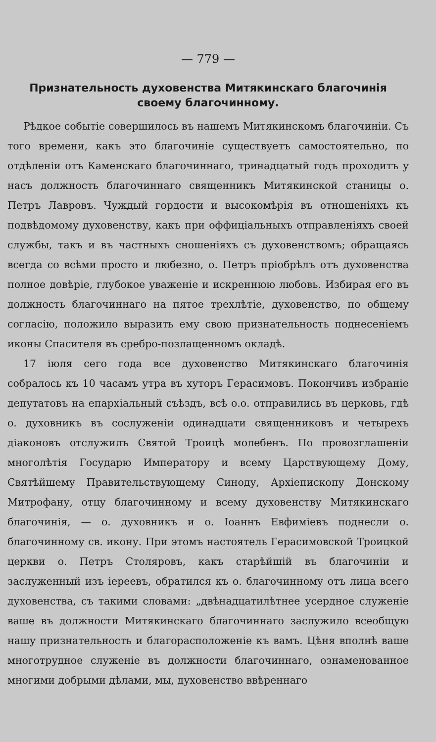— 779 —
Признательность духовенства Митякинскаго благочинія своему благочинному.
Рѣдкое событіе совершилось въ нашемъ Митякинскомъ благочиніи. Съ того времени, какъ это благочиніе существуетъ самостоятельно, по отдѣленіи отъ Каменскаго благочиннаго, тринадцатый годъ проходитъ у насъ должность благочиннаго священникъ Митякинской станицы о. Петръ Лавровъ. Чуждый гордости и высокомѣрія въ отношеніяхъ къ подвѣдомому духовенству, какъ при оффиціальныхъ отправленіяхъ своей службы, такъ и въ частныхъ сношеніяхъ съ духовенствомъ; обращаясь всегда со всѣми просто и любезно, о. Петръ пріобрѣлъ отъ духовенства полное довѣріе, глубокое уваженіе и искреннюю любовь. Избирая его въ должность благочиннаго на пятое трехлѣтіе, духовенство, по общему согласію, положило выразить ему свою признательность поднесеніемъ иконы Спасителя въ сребро-позлащенномъ окладѣ.
17 іюля сего года все духовенство Митякинскаго благочинія собралось къ 10 часамъ утра въ хуторъ Герасимовъ. Покончивъ избраніе депутатовъ на епархіальный съѣздъ, всѣ о.о. отправились въ церковь, гдѣ о. духовникъ въ сослуженіи одинадцати священниковъ и четырехъ діаконовъ отслужилъ Святой Троицѣ молебенъ. По провозглашеніи многолѣтія Государю Императору и всему Царствующему Дому, Святѣйшему Правительствующему Синоду, Архіепископу Донскому Митрофану, отцу благочинному и всему духовенству Митякинскаго благочинія, — о. духовникъ и о. Іоаннъ Евфиміевъ поднесли о. благочинному св. икону. При этомъ настоятель Герасимовской Троицкой церкви о. Петръ Столяровъ, какъ старѣйшій въ благочиніи и заслуженный изъ іереевъ, обратился къ о. благочинному отъ лица всего духовенства, съ такими словами: „двѣнадцатилѣтнее усердное служеніе ваше въ должности Митякинскаго благочиннаго заслужило всеобщую нашу признательность и благорасположеніе къ вамъ. Цѣня вполнѣ ваше многотрудное служеніе въ должности благочиннаго, ознаменованное многими добрыми дѣлами, мы, духовенство ввѣреннаго